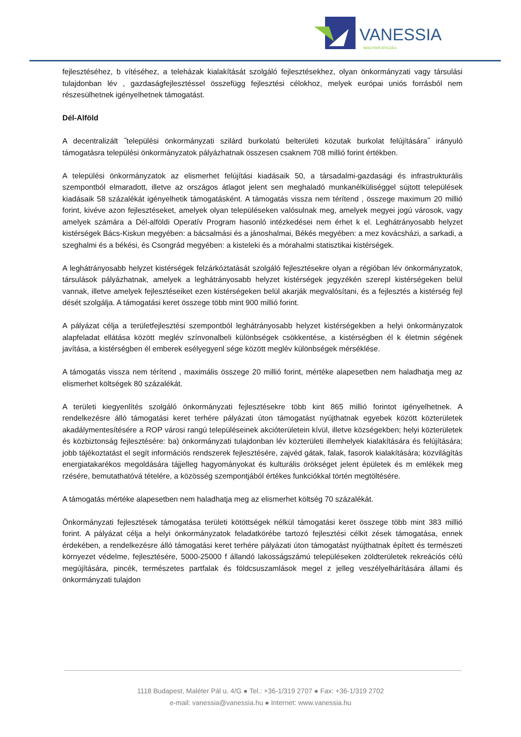VANESSIA
MAGYARORSZÁG
fejlesztéséhez, b vítéséhez, a teleházak kialakítását szolgáló fejlesztésekhez, olyan önkormányzati vagy társulási tulajdonban lév , gazdaságfejlesztéssel összefügg fejlesztési célokhoz, melyek európai uniós forrásból nem részesülhetnek igényelhetnek támogatást.
Dél-Alföld
A decentralizált ˝települési önkormányzati szilárd burkolatú belterületi közutak burkolat felújítására˝ irányuló támogatásra települési önkormányzatok pályázhatnak összesen csaknem 708 millió forint értékben.
A települési önkormányzatok az elismerhet felújítási kiadásaik 50, a társadalmi-gazdasági és infrastrukturális szempontból elmaradott, illetve az országos átlagot jelent sen meghaladó munkanélküliséggel sújtott települések kiadásaik 58 százalékát igényelhetik támogatásként. A támogatás vissza nem térítend , összege maximum 20 millió forint, kivéve azon fejlesztéseket, amelyek olyan településeken valósulnak meg, amelyek megyei jogú városok, vagy amelyek számára a Dél-alföldi Operatív Program hasonló intézkedései nem érhet k el. Leghátrányosabb helyzet kistérségek Bács-Kiskun megyében: a bácsalmási és a jánoshalmai, Békés megyében: a mez kovácsházi, a sarkadi, a szeghalmi és a békési, és Csongrád megyében: a kisteleki és a mórahalmi statisztikai kistérségek.
A leghátrányosabb helyzet kistérségek felzárkóztatását szolgáló fejlesztésekre olyan a régióban lév önkormányzatok, társulások pályázhatnak, amelyek a leghátrányosabb helyzet kistérségek jegyzékén szerepl kistérségeken belül vannak, illetve amelyek fejlesztéseiket ezen kistérségeken belül akarják megvalósítani, és a fejlesztés a kistérség fejl dését szolgálja. A támogatási keret összege több mint 900 millió forint.
A pályázat célja a területfejlesztési szempontból leghátrányosabb helyzet kistérségekben a helyi önkormányzatok alapfeladat ellátása között meglév színvonalbeli különbségek csökkentése, a kistérségben él k életmin ségének javítása, a kistérségben él emberek esélyegyenl sége között meglév különbségek mérséklése.
A támogatás vissza nem térítend , maximális összege 20 millió forint, mértéke alapesetben nem haladhatja meg az elismerhet költségek 80 százalékát.
A területi kiegyenlítés szolgáló önkormányzati fejlesztésekre több kint 865 millió forintot igényelhetnek. A rendelkezésre álló támogatási keret terhére pályázati úton támogatást nyújthatnak egyebek között közterületek akadálymentesítésére a ROP városi rangú településeinek akcióterületein kívül, illetve községekben; helyi közterületek és közbiztonság fejlesztésére: ba) önkormányzati tulajdonban lév közterületi illemhelyek kialakítására és felújítására; jobb tájékoztatást el segít információs rendszerek fejlesztésére, zajvéd gátak, falak, fasorok kialakítására; közvilágítás energiatakarékos megoldására tájjelleg hagyományokat és kulturális örökséget jelent épületek és m emlékek meg rzésére, bemutathatóvá tételére, a közösség szempontjából értékes funkciókkal történ megtöltésére.
A támogatás mértéke alapesetben nem haladhatja meg az elismerhet költség 70 százalékát.
Önkormányzati fejlesztések támogatása területi kötöttségek nélkül támogatási keret összege több mint 383 millió forint. A pályázat célja a helyi önkormányzatok feladatkörébe tartozó fejlesztési célkit zések támogatása, ennek érdekében, a rendelkezésre álló támogatási keret terhére pályázati úton támogatást nyújthatnak épített és természeti környezet védelme, fejlesztésére, 5000-25000 f állandó lakosságszámú településeken zöldterületek rekreációs célú megújítására, pincék, természetes partfalak és földcsuszamlások megel z jelleg veszélyelhárítására állami és önkormányzati tulajdon
1118 Budapest, Maléter Pál u. 4/G ● Tel.: +36-1/319 2707 ● Fax: +36-1/319 2702
e-mail: vanessia@vanessia.hu ● Internet: www.vanessia.hu